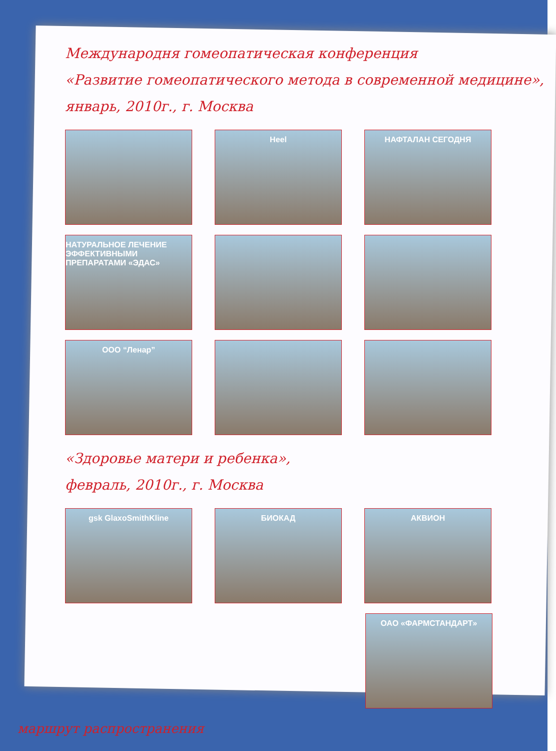Международня гомеопатическая конференция
«Развитие гомеопатического метода в современной медицине»,
январь, 2010г., г. Москва
Heel НАФТАЛАН СЕГОДНЯ
НАТУРАЛЬНОЕ ЛЕЧЕНИЕ ЭФФЕКТИВНЫМИ ПРЕПАРАТАМИ «ЭДАС»
ООО “Ленар”
«Здоровье матери и ребенка»,
февраль, 2010г., г. Москва
gsk GlaxoSmithKline БИОКАД АКВИОН
ОАО «ФАРМСТАНДАРТ»
маршрут распространения